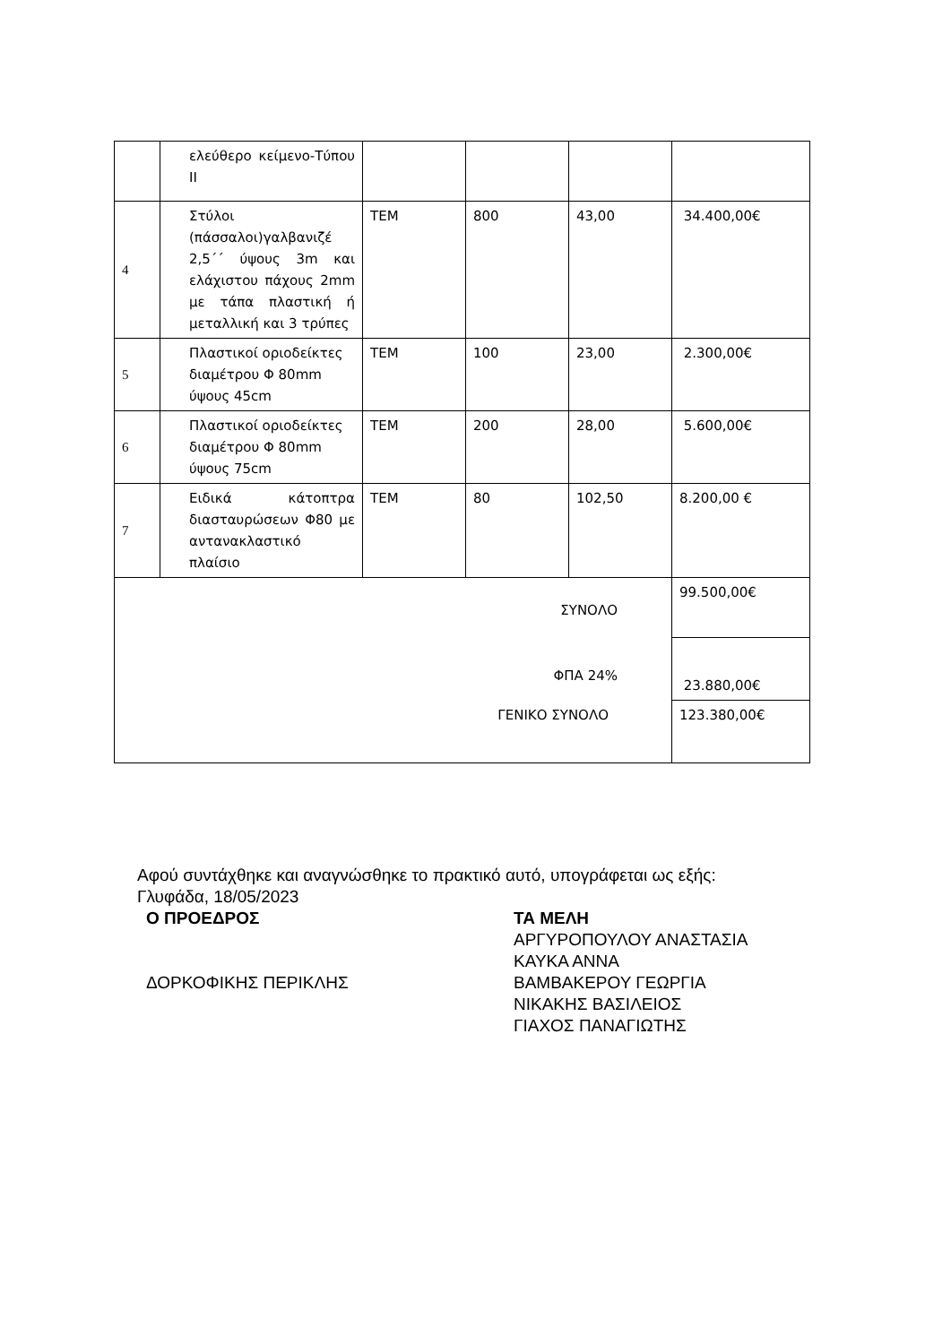| | ελεύθερο κείμενο-Τύπου ΙΙ | | | | |
| 4 | Στύλοι (πάσσαλοι)γαλβανιζέ 2,5΄΄ ύψους 3m και ελάχιστου πάχους 2mm με τάπα πλαστική ή μεταλλική και 3 τρύπες | ΤΕΜ | 800 | 43,00 | 34.400,00€ |
| 5 | Πλαστικοί οριοδείκτες διαμέτρου Φ 80mm ύψους 45cm | ΤΕΜ | 100 | 23,00 | 2.300,00€ |
| 6 | Πλαστικοί οριοδείκτες διαμέτρου Φ 80mm ύψους 75cm | ΤΕΜ | 200 | 28,00 | 5.600,00€ |
| 7 | Ειδικά κάτοπτρα διασταυρώσεων Φ80 με αντανακλαστικό πλαίσιο | ΤΕΜ | 80 | 102,50 | 8.200,00 € |
| ΣΥΝΟΛΟ | | | | | 99.500,00€ |
| ΦΠΑ 24% | | | | | 23.880,00€ |
| ΓΕΝΙΚΟ ΣΥΝΟΛΟ | | | | | 123.380,00€ |
Αφού συντάχθηκε και αναγνώσθηκε το πρακτικό αυτό, υπογράφεται ως εξής:
Γλυφάδα, 18/05/2023
Ο ΠΡΟΕΔΡΟΣ
ΔΟΡΚΟΦΙΚΗΣ ΠΕΡΙΚΛΗΣ
ΤΑ ΜΕΛΗ
ΑΡΓΥΡΟΠΟΥΛΟΥ ΑΝΑΣΤΑΣΙΑ
ΚΑΥΚΑ ΑΝΝΑ
ΒΑΜΒΑΚΕΡΟΥ ΓΕΩΡΓΙΑ
ΝΙΚΑΚΗΣ ΒΑΣΙΛΕΙΟΣ
ΓΙΑΧΟΣ ΠΑΝΑΓΙΩΤΗΣ